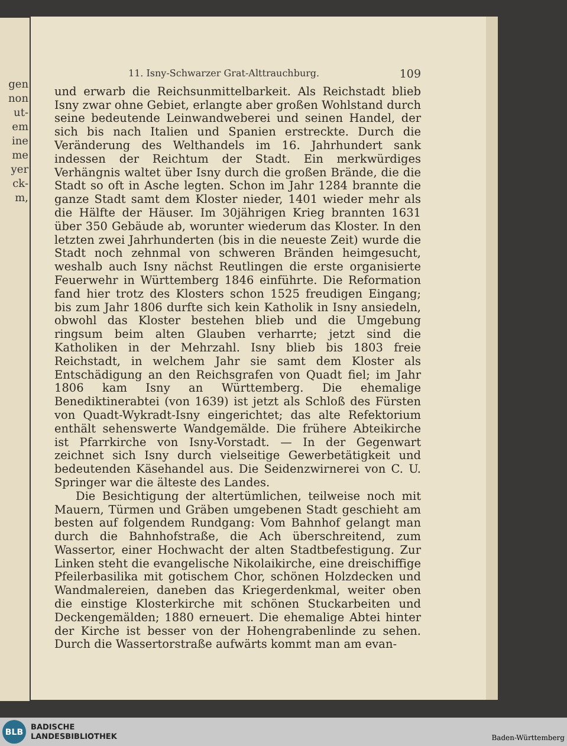gen
non
ut-
em
ine
me
yer
ck-
m,
11. Isny-Schwarzer Grat-Alttrauchburg. 109
und erwarb die Reichsunmittelbarkeit. Als Reichstadt blieb Isny zwar ohne Gebiet, erlangte aber großen Wohlstand durch seine bedeutende Leinwandweberei und seinen Handel, der sich bis nach Italien und Spanien erstreckte. Durch die Veränderung des Welthandels im 16. Jahrhundert sank indessen der Reichtum der Stadt. Ein merkwürdiges Verhängnis waltet über Isny durch die großen Brände, die die Stadt so oft in Asche legten. Schon im Jahr 1284 brannte die ganze Stadt samt dem Kloster nieder, 1401 wieder mehr als die Hälfte der Häuser. Im 30jährigen Krieg brannten 1631 über 350 Gebäude ab, worunter wiederum das Kloster. In den letzten zwei Jahrhunderten (bis in die neueste Zeit) wurde die Stadt noch zehnmal von schweren Bränden heimgesucht, weshalb auch Isny nächst Reutlingen die erste organisierte Feuerwehr in Württemberg 1846 einführte. Die Reformation fand hier trotz des Klosters schon 1525 freudigen Eingang; bis zum Jahr 1806 durfte sich kein Katholik in Isny ansiedeln, obwohl das Kloster bestehen blieb und die Umgebung ringsum beim alten Glauben verharrte; jetzt sind die Katholiken in der Mehrzahl. Isny blieb bis 1803 freie Reichstadt, in welchem Jahr sie samt dem Kloster als Entschädigung an den Reichsgrafen von Quadt fiel; im Jahr 1806 kam Isny an Württemberg. Die ehemalige Benediktinerabtei (von 1639) ist jetzt als Schloß des Fürsten von Quadt-Wykradt-Isny eingerichtet; das alte Refektorium enthält sehenswerte Wandgemälde. Die frühere Abteikirche ist Pfarrkirche von Isny-Vorstadt. — In der Gegenwart zeichnet sich Isny durch vielseitige Gewerbetätigkeit und bedeutenden Käsehandel aus. Die Seidenzwirnerei von C. U. Springer war die älteste des Landes.
Die Besichtigung der altertümlichen, teilweise noch mit Mauern, Türmen und Gräben umgebenen Stadt geschieht am besten auf folgendem Rundgang: Vom Bahnhof gelangt man durch die Bahnhofstraße, die Ach überschreitend, zum Wassertor, einer Hochwacht der alten Stadtbefestigung. Zur Linken steht die evangelische Nikolaikirche, eine dreischiffige Pfeilerbasilika mit gotischem Chor, schönen Holzdecken und Wandmalereien, daneben das Kriegerdenkmal, weiter oben die einstige Klosterkirche mit schönen Stuckarbeiten und Deckengemälden; 1880 erneuert. Die ehemalige Abtei hinter der Kirche ist besser von der Hohengrabenlinde zu sehen. Durch die Wassertorstraße aufwärts kommt man am evan-
BLB
BADISCHE
LANDESBIBLIOTHEK
Baden-Württemberg